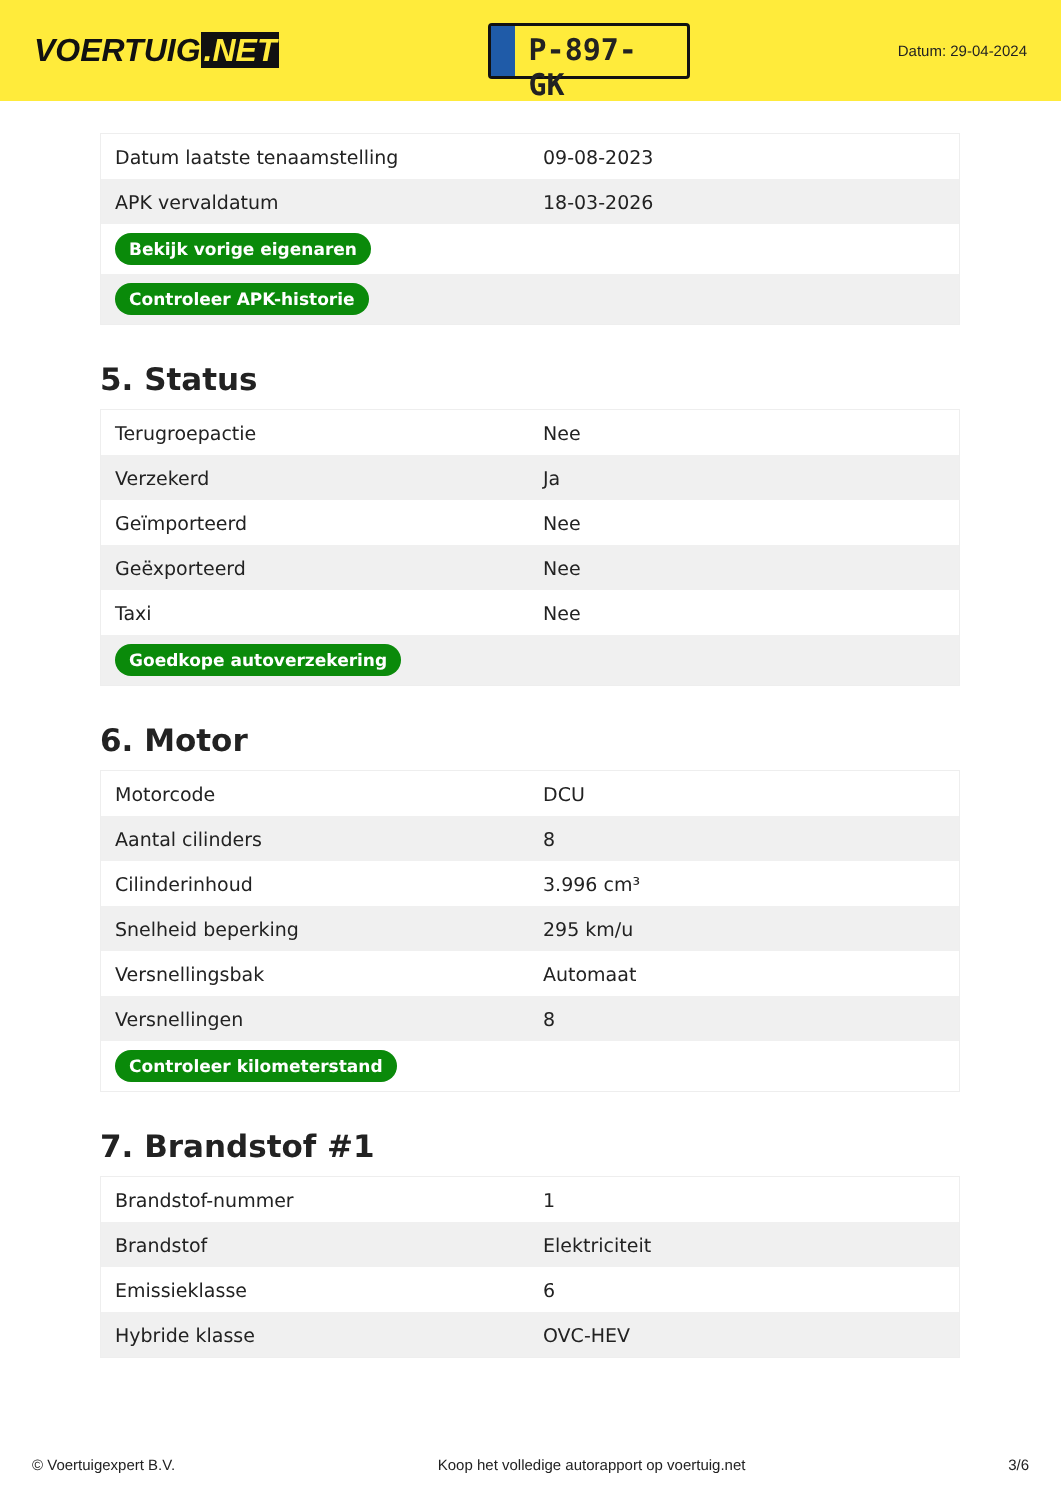VOERTUIG.NET
P-897-GK
Datum: 29-04-2024
| Datum laatste tenaamstelling | 09-08-2023 |
| APK vervaldatum | 18-03-2026 |
| Bekijk vorige eigenaren | |
| Controleer APK-historie | |
5. Status
| Terugroepactie | Nee |
| Verzekerd | Ja |
| Geïmporteerd | Nee |
| Geëxporteerd | Nee |
| Taxi | Nee |
| Goedkope autoverzekering | |
6. Motor
| Motorcode | DCU |
| Aantal cilinders | 8 |
| Cilinderinhoud | 3.996 cm³ |
| Snelheid beperking | 295 km/u |
| Versnellingsbak | Automaat |
| Versnellingen | 8 |
| Controleer kilometerstand | |
7. Brandstof #1
| Brandstof-nummer | 1 |
| Brandstof | Elektriciteit |
| Emissieklasse | 6 |
| Hybride klasse | OVC-HEV |
© Voertuigexpert B.V. Koop het volledige autorapport op voertuig.net 3/6